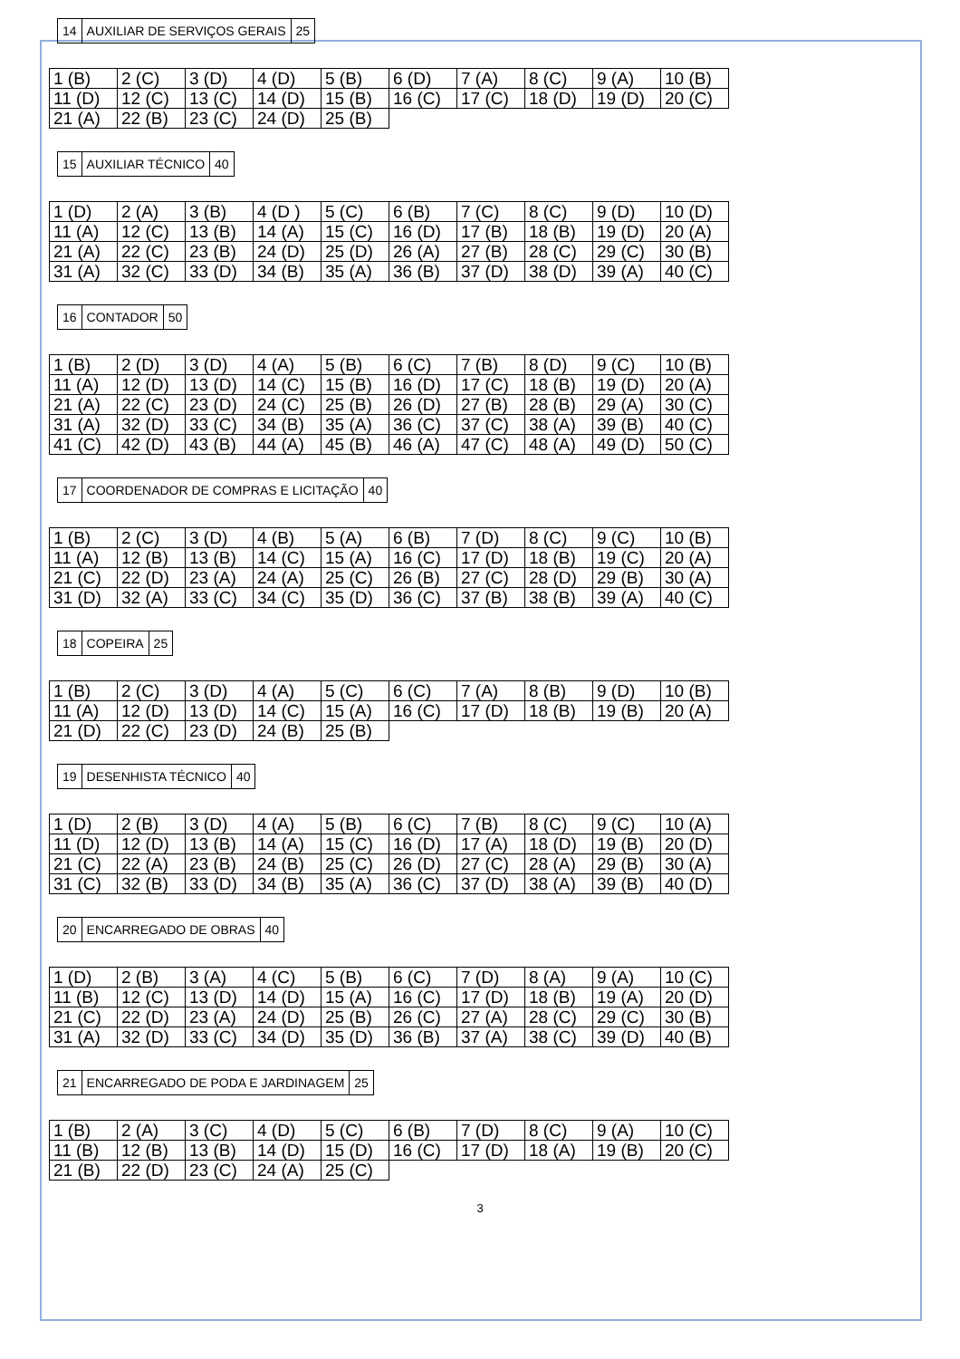| 14 | AUXILIAR DE SERVIÇOS GERAIS | 25 |
| 1 (B) | 2 (C) | 3 (D) | 4 (D) | 5 (B) | 6 (D) | 7 (A) | 8 (C) | 9 (A) | 10 (B) |
| 11 (D) | 12 (C) | 13 (C) | 14 (D) | 15 (B) | 16 (C) | 17 (C) | 18 (D) | 19 (D) | 20 (C) |
| 21 (A) | 22 (B) | 23 (C) | 24 (D) | 25 (B) | | | | | |
| 15 | AUXILIAR TÉCNICO | 40 |
| 1 (D) | 2 (A) | 3 (B) | 4 (D ) | 5 (C) | 6 (B) | 7 (C) | 8 (C) | 9 (D) | 10 (D) |
| 11 (A) | 12 (C) | 13 (B) | 14 (A) | 15 (C) | 16 (D) | 17 (B) | 18 (B) | 19 (D) | 20 (A) |
| 21 (A) | 22 (C) | 23 (B) | 24 (D) | 25 (D) | 26 (A) | 27 (B) | 28 (C) | 29 (C) | 30 (B) |
| 31 (A) | 32 (C) | 33 (D) | 34 (B) | 35 (A) | 36 (B) | 37 (D) | 38 (D) | 39 (A) | 40 (C) |
| 16 | CONTADOR | 50 |
| 1 (B) | 2 (D) | 3 (D) | 4 (A) | 5 (B) | 6 (C) | 7 (B) | 8 (D) | 9 (C) | 10 (B) |
| 11 (A) | 12 (D) | 13 (D) | 14 (C) | 15 (B) | 16 (D) | 17 (C) | 18 (B) | 19 (D) | 20 (A) |
| 21 (A) | 22 (C) | 23 (D) | 24 (C) | 25 (B) | 26 (D) | 27 (B) | 28 (B) | 29 (A) | 30 (C) |
| 31 (A) | 32 (D) | 33 (C) | 34 (B) | 35 (A) | 36 (C) | 37 (C) | 38 (A) | 39 (B) | 40 (C) |
| 41 (C) | 42 (D) | 43 (B) | 44 (A) | 45 (B) | 46 (A) | 47 (C) | 48 (A) | 49 (D) | 50 (C) |
| 17 | COORDENADOR DE COMPRAS E LICITAÇÃO | 40 |
| 1 (B) | 2 (C) | 3 (D) | 4 (B) | 5 (A) | 6 (B) | 7 (D) | 8 (C) | 9 (C) | 10 (B) |
| 11 (A) | 12 (B) | 13 (B) | 14 (C) | 15 (A) | 16 (C) | 17 (D) | 18 (B) | 19 (C) | 20 (A) |
| 21 (C) | 22 (D) | 23 (A) | 24 (A) | 25 (C) | 26 (B) | 27 (C) | 28 (D) | 29 (B) | 30 (A) |
| 31 (D) | 32 (A) | 33 (C) | 34 (C) | 35 (D) | 36 (C) | 37 (B) | 38 (B) | 39 (A) | 40 (C) |
| 18 | COPEIRA | 25 |
| 1 (B) | 2 (C) | 3 (D) | 4 (A) | 5 (C) | 6 (C) | 7 (A) | 8 (B) | 9 (D) | 10 (B) |
| 11 (A) | 12 (D) | 13 (D) | 14 (C) | 15 (A) | 16 (C) | 17 (D) | 18 (B) | 19 (B) | 20 (A) |
| 21 (D) | 22 (C) | 23 (D) | 24 (B) | 25 (B) | | | | | |
| 19 | DESENHISTA TÉCNICO | 40 |
| 1 (D) | 2 (B) | 3 (D) | 4 (A) | 5 (B) | 6 (C) | 7 (B) | 8 (C) | 9 (C) | 10 (A) |
| 11 (D) | 12 (D) | 13 (B) | 14 (A) | 15 (C) | 16 (D) | 17 (A) | 18 (D) | 19 (B) | 20 (D) |
| 21 (C) | 22 (A) | 23 (B) | 24 (B) | 25 (C) | 26 (D) | 27 (C) | 28 (A) | 29 (B) | 30 (A) |
| 31 (C) | 32 (B) | 33 (D) | 34 (B) | 35 (A) | 36 (C) | 37 (D) | 38 (A) | 39 (B) | 40 (D) |
| 20 | ENCARREGADO DE OBRAS | 40 |
| 1 (D) | 2 (B) | 3 (A) | 4 (C) | 5 (B) | 6 (C) | 7 (D) | 8 (A) | 9 (A) | 10 (C) |
| 11 (B) | 12 (C) | 13 (D) | 14 (D) | 15 (A) | 16 (C) | 17 (D) | 18 (B) | 19 (A) | 20 (D) |
| 21 (C) | 22 (D) | 23 (A) | 24 (D) | 25 (B) | 26 (C) | 27 (A) | 28 (C) | 29 (C) | 30 (B) |
| 31 (A) | 32 (D) | 33 (C) | 34 (D) | 35 (D) | 36 (B) | 37 (A) | 38 (C) | 39 (D) | 40 (B) |
| 21 | ENCARREGADO DE PODA E JARDINAGEM | 25 |
| 1 (B) | 2 (A) | 3 (C) | 4 (D) | 5 (C) | 6 (B) | 7 (D) | 8 (C) | 9 (A) | 10 (C) |
| 11 (B) | 12 (B) | 13 (B) | 14 (D) | 15 (D) | 16 (C) | 17 (D) | 18 (A) | 19 (B) | 20 (C) |
| 21 (B) | 22 (D) | 23 (C) | 24 (A) | 25 (C) | | | | | |
3